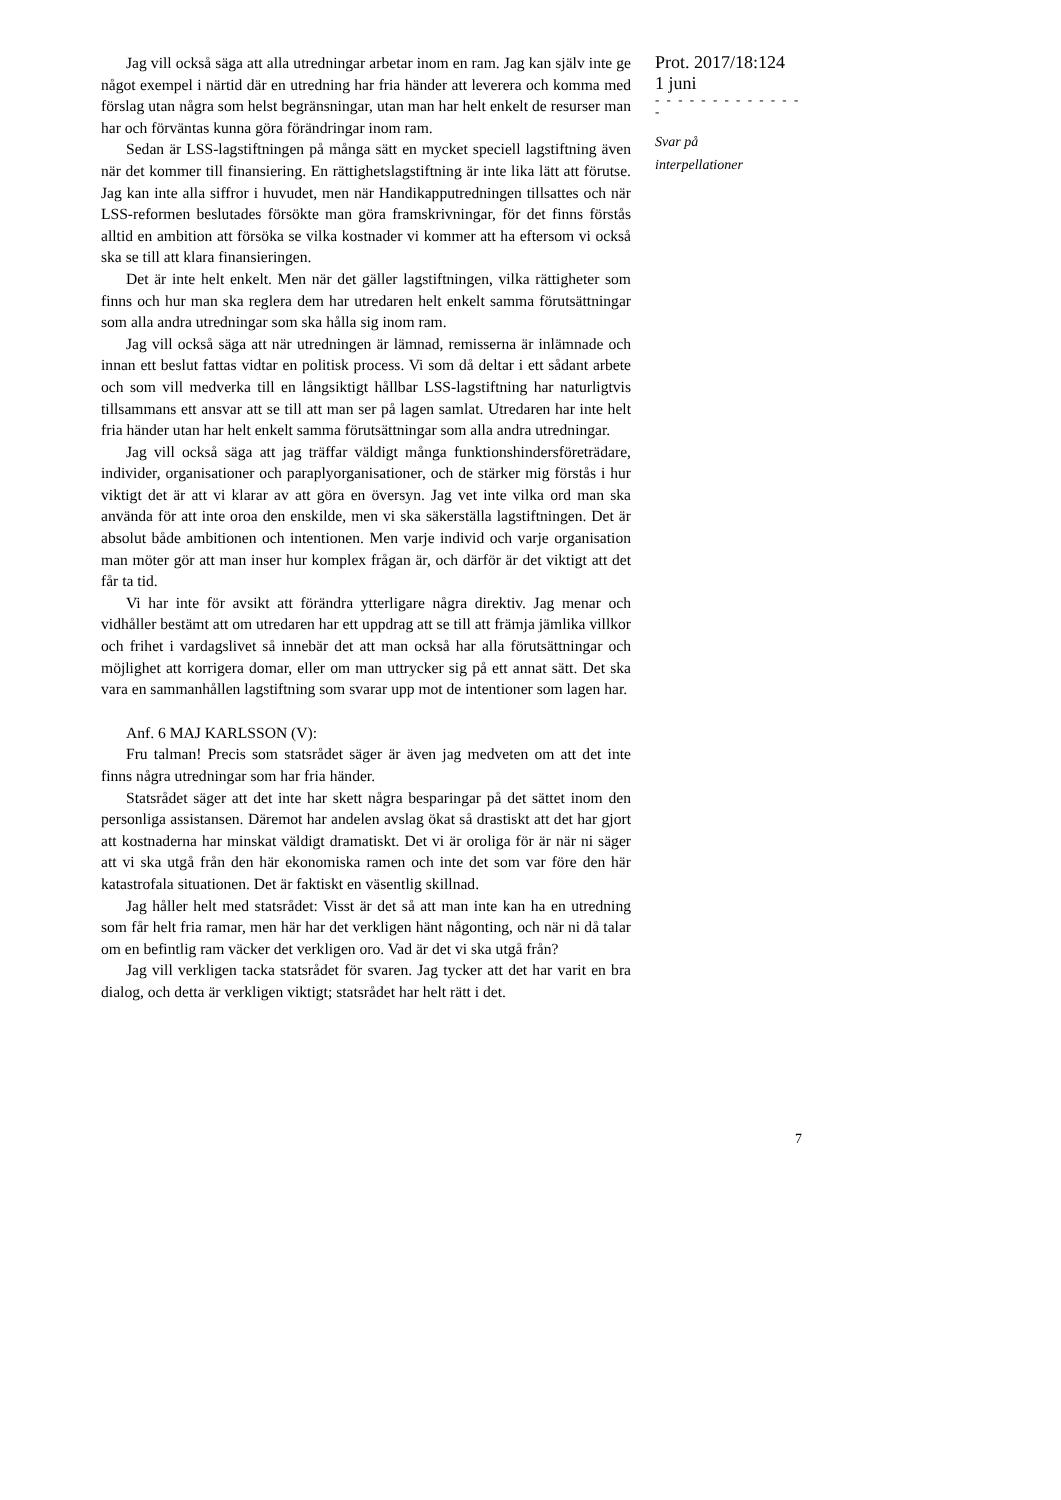Jag vill också säga att alla utredningar arbetar inom en ram. Jag kan själv inte ge något exempel i närtid där en utredning har fria händer att leverera och komma med förslag utan några som helst begränsningar, utan man har helt enkelt de resurser man har och förväntas kunna göra förändringar inom ram.
Sedan är LSS-lagstiftningen på många sätt en mycket speciell lagstiftning även när det kommer till finansiering. En rättighetslagstiftning är inte lika lätt att förutse. Jag kan inte alla siffror i huvudet, men när Handikapputredningen tillsattes och när LSS-reformen beslutades försökte man göra framskrivningar, för det finns förstås alltid en ambition att försöka se vilka kostnader vi kommer att ha eftersom vi också ska se till att klara finansieringen.
Det är inte helt enkelt. Men när det gäller lagstiftningen, vilka rättigheter som finns och hur man ska reglera dem har utredaren helt enkelt samma förutsättningar som alla andra utredningar som ska hålla sig inom ram.
Jag vill också säga att när utredningen är lämnad, remisserna är inlämnade och innan ett beslut fattas vidtar en politisk process. Vi som då deltar i ett sådant arbete och som vill medverka till en långsiktigt hållbar LSS-lagstiftning har naturligtvis tillsammans ett ansvar att se till att man ser på lagen samlat. Utredaren har inte helt fria händer utan har helt enkelt samma förutsättningar som alla andra utredningar.
Jag vill också säga att jag träffar väldigt många funktionshindersföreträdare, individer, organisationer och paraplyorganisationer, och de stärker mig förstås i hur viktigt det är att vi klarar av att göra en översyn. Jag vet inte vilka ord man ska använda för att inte oroa den enskilde, men vi ska säkerställa lagstiftningen. Det är absolut både ambitionen och intentionen. Men varje individ och varje organisation man möter gör att man inser hur komplex frågan är, och därför är det viktigt att det får ta tid.
Vi har inte för avsikt att förändra ytterligare några direktiv. Jag menar och vidhåller bestämt att om utredaren har ett uppdrag att se till att främja jämlika villkor och frihet i vardagslivet så innebär det att man också har alla förutsättningar och möjlighet att korrigera domar, eller om man uttrycker sig på ett annat sätt. Det ska vara en sammanhållen lagstiftning som svarar upp mot de intentioner som lagen har.
Anf. 6 MAJ KARLSSON (V):
Fru talman! Precis som statsrådet säger är även jag medveten om att det inte finns några utredningar som har fria händer.
Statsrådet säger att det inte har skett några besparingar på det sättet inom den personliga assistansen. Däremot har andelen avslag ökat så drastiskt att det har gjort att kostnaderna har minskat väldigt dramatiskt. Det vi är oroliga för är när ni säger att vi ska utgå från den här ekonomiska ramen och inte det som var före den här katastrofala situationen. Det är faktiskt en väsentlig skillnad.
Jag håller helt med statsrådet: Visst är det så att man inte kan ha en utredning som får helt fria ramar, men här har det verkligen hänt någonting, och när ni då talar om en befintlig ram väcker det verkligen oro. Vad är det vi ska utgå från?
Jag vill verkligen tacka statsrådet för svaren. Jag tycker att det har varit en bra dialog, och detta är verkligen viktigt; statsrådet har helt rätt i det.
Prot. 2017/18:124
1 juni
- - - - - - - - - - - - - -
Svar på
interpellationer
7